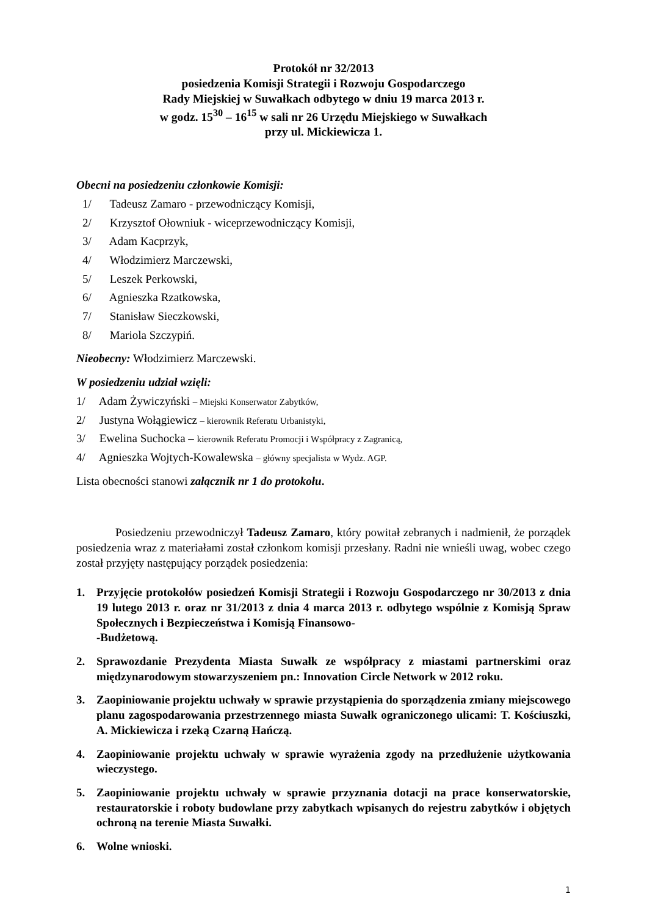Protokół nr 32/2013
posiedzenia Komisji Strategii i Rozwoju Gospodarczego
Rady Miejskiej w Suwałkach odbytego w dniu 19 marca 2013 r.
w godz. 15<sup>30</sup> – 16<sup>15</sup> w sali nr 26 Urzędu Miejskiego w Suwałkach
przy ul. Mickiewicza 1.
Obecni na posiedzeniu członkowie Komisji:
1/ Tadeusz Zamaro - przewodniczący Komisji,
2/ Krzysztof Ołowniuk - wiceprzewodniczący Komisji,
3/ Adam Kacprzyk,
4/ Włodzimierz Marczewski,
5/ Leszek Perkowski,
6/ Agnieszka Rzatkowska,
7/ Stanisław Sieczkowski,
8/ Mariola Szczypiń.
Nieobecny: Włodzimierz Marczewski.
W posiedzeniu udział wzięli:
1/ Adam Żywiczyński – Miejski Konserwator Zabytków,
2/ Justyna Wołągiewicz – kierownik Referatu Urbanistyki,
3/ Ewelina Suchocka – kierownik Referatu Promocji i Współpracy z Zagranicą,
4/ Agnieszka Wojtych-Kowalewska – główny specjalista w Wydz. AGP.
Lista obecności stanowi załącznik nr 1 do protokołu.
Posiedzeniu przewodniczył Tadeusz Zamaro, który powitał zebranych i nadmienił, że porządek posiedzenia wraz z materiałami został członkom komisji przesłany. Radni nie wnieśli uwag, wobec czego został przyjęty następujący porządek posiedzenia:
1. Przyjęcie protokołów posiedzeń Komisji Strategii i Rozwoju Gospodarczego nr 30/2013 z dnia 19 lutego 2013 r. oraz nr 31/2013 z dnia 4 marca 2013 r. odbytego wspólnie z Komisją Spraw Społecznych i Bezpieczeństwa i Komisją Finansowo-
-Budżetową.
2. Sprawozdanie Prezydenta Miasta Suwałk ze współpracy z miastami partnerskimi oraz międzynarodowym stowarzyszeniem pn.: Innovation Circle Network w 2012 roku.
3. Zaopiniowanie projektu uchwały w sprawie przystąpienia do sporządzenia zmiany miejscowego planu zagospodarowania przestrzennego miasta Suwałk ograniczonego ulicami: T. Kościuszki, A. Mickiewicza i rzeką Czarną Hańczą.
4. Zaopiniowanie projektu uchwały w sprawie wyrażenia zgody na przedłużenie użytkowania wieczystego.
5. Zaopiniowanie projektu uchwały w sprawie przyznania dotacji na prace konserwatorskie, restauratorskie i roboty budowlane przy zabytkach wpisanych do rejestru zabytków i objętych ochroną na terenie Miasta Suwałki.
6. Wolne wnioski.
1